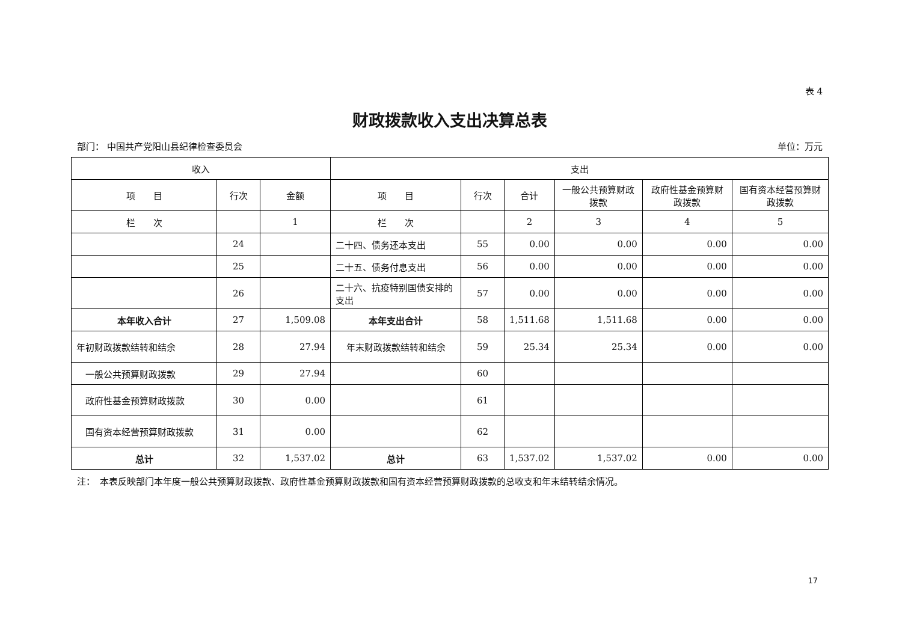表 4
财政拨款收入支出决算总表
部门： 中国共产党阳山县纪律检查委员会 单位：万元
| 收入 | | | 支出 | | | | | |
| --- | --- | --- | --- | --- | --- | --- | --- | --- |
| 项 目 | 行次 | 金额 | 项 目 | 行次 | 合计 | 一般公共预算财政拨款 | 政府性基金预算财政拨款 | 国有资本经营预算财政拨款 |
| 栏 次 | | 1 | 栏 次 | | 2 | 3 | 4 | 5 |
| | 24 | | 二十四、债务还本支出 | 55 | 0.00 | 0.00 | 0.00 | 0.00 |
| | 25 | | 二十五、债务付息支出 | 56 | 0.00 | 0.00 | 0.00 | 0.00 |
| | 26 | | 二十六、抗疫特别国债安排的支出 | 57 | 0.00 | 0.00 | 0.00 | 0.00 |
| 本年收入合计 | 27 | 1,509.08 | 本年支出合计 | 58 | 1,511.68 | 1,511.68 | 0.00 | 0.00 |
| 年初财政拨款结转和结余 | 28 | 27.94 | 年末财政拨款结转和结余 | 59 | 25.34 | 25.34 | 0.00 | 0.00 |
| 一般公共预算财政拨款 | 29 | 27.94 | | 60 | | | | |
| 政府性基金预算财政拨款 | 30 | 0.00 | | 61 | | | | |
| 国有资本经营预算财政拨款 | 31 | 0.00 | | 62 | | | | |
| 总计 | 32 | 1,537.02 | 总计 | 63 | 1,537.02 | 1,537.02 | 0.00 | 0.00 |
注：　本表反映部门本年度一般公共预算财政拨款、政府性基金预算财政拨款和国有资本经营预算财政拨款的总收支和年末结转结余情况。
17